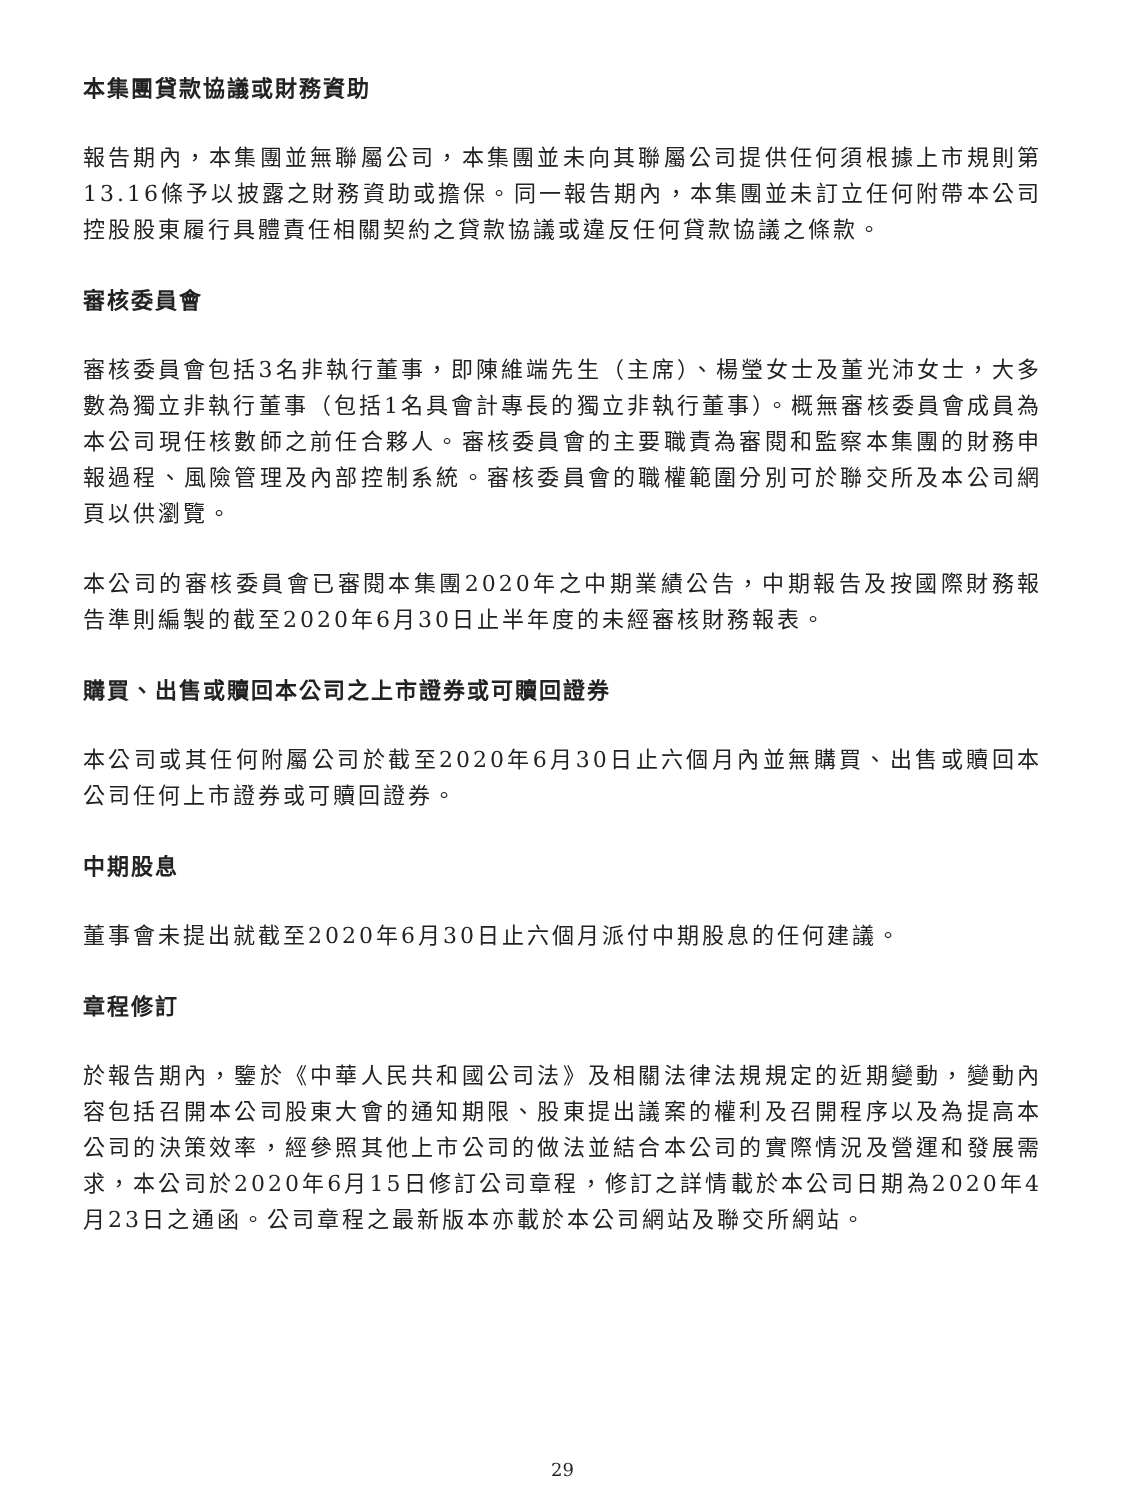本集團貸款協議或財務資助
報告期內，本集團並無聯屬公司，本集團並未向其聯屬公司提供任何須根據上市規則第13.16條予以披露之財務資助或擔保。同一報告期內，本集團並未訂立任何附帶本公司控股股東履行具體責任相關契約之貸款協議或違反任何貸款協議之條款。
審核委員會
審核委員會包括3名非執行董事，即陳維端先生（主席）、楊瑩女士及董光沛女士，大多數為獨立非執行董事（包括1名具會計專長的獨立非執行董事）。概無審核委員會成員為本公司現任核數師之前任合夥人。審核委員會的主要職責為審閱和監察本集團的財務申報過程、風險管理及內部控制系統。審核委員會的職權範圍分別可於聯交所及本公司網頁以供瀏覽。
本公司的審核委員會已審閱本集團2020年之中期業績公告，中期報告及按國際財務報告準則編製的截至2020年6月30日止半年度的未經審核財務報表。
購買、出售或贖回本公司之上市證券或可贖回證券
本公司或其任何附屬公司於截至2020年6月30日止六個月內並無購買、出售或贖回本公司任何上市證券或可贖回證券。
中期股息
董事會未提出就截至2020年6月30日止六個月派付中期股息的任何建議。
章程修訂
於報告期內，鑒於《中華人民共和國公司法》及相關法律法規規定的近期變動，變動內容包括召開本公司股東大會的通知期限、股東提出議案的權利及召開程序以及為提高本公司的決策效率，經參照其他上市公司的做法並結合本公司的實際情況及營運和發展需求，本公司於2020年6月15日修訂公司章程，修訂之詳情載於本公司日期為2020年4月23日之通函。公司章程之最新版本亦載於本公司網站及聯交所網站。
29